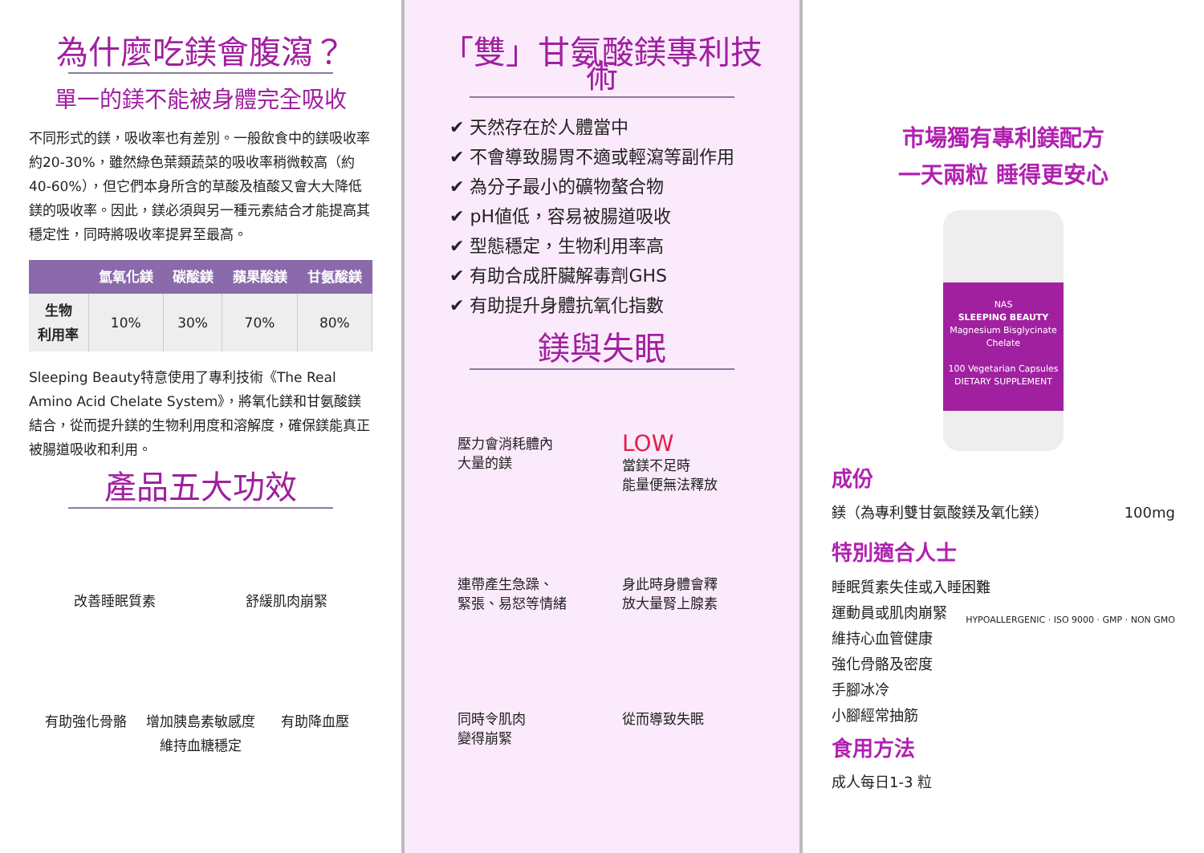為什麼吃鎂會腹瀉？
單一的鎂不能被身體完全吸收
不同形式的鎂，吸收率也有差別。一般飲食中的鎂吸收率約20-30%，雖然綠色葉類蔬菜的吸收率稍微較高（約40-60%），但它們本身所含的草酸及植酸又會大大降低鎂的吸收率。因此，鎂必須與另一種元素結合才能提高其穩定性，同時將吸收率提昇至最高。
| | 氫氧化鎂 | 碳酸鎂 | 蘋果酸鎂 | 甘氨酸鎂 |
| --- | --- | --- | --- | --- |
| 生物 利用率 | 10% | 30% | 70% | 80% |
Sleeping Beauty特意使用了專利技術《The Real Amino Acid Chelate System》，將氧化鎂和甘氨酸鎂結合，從而提升鎂的生物利用度和溶解度，確保鎂能真正被腸道吸收和利用。
產品五大功效
改善睡眠質素
舒緩肌肉崩緊
有助強化骨骼
增加胰島素敏感度
維持血糖穩定
有助降血壓
「雙」甘氨酸鎂專利技術
✔ 天然存在於人體當中
✔ 不會導致腸胃不適或輕瀉等副作用
✔ 為分子最小的礦物螯合物
✔ pH値低，容易被腸道吸收
✔ 型態穩定，生物利用率高
✔ 有助合成肝臟解毒劑GHS
✔ 有助提升身體抗氧化指數
鎂與失眠
壓力會消耗體內
大量的鎂
LOW
當鎂不足時
能量便無法釋放
連帶產生急躁、
緊張、易怒等情緒
身此時身體會釋
放大量腎上腺素
同時令肌肉
變得崩緊
從而導致失眠
市場獨有專利鎂配方
一天兩粒 睡得更安心
NAS
SLEEPING BEAUTY
Magnesium Bisglycinate Chelate
100 Vegetarian Capsules
DIETARY SUPPLEMENT
成份
鎂（為專利雙甘氨酸鎂及氧化鎂） 100mg
特別適合人士
睡眠質素失佳或入睡困難
運動員或肌肉崩緊
維持心血管健康
強化骨骼及密度
手腳冰冷
小腳經常抽筋
HYPOALLERGENIC · ISO 9000 · GMP · NON GMO
食用方法
成人每日1-3 粒